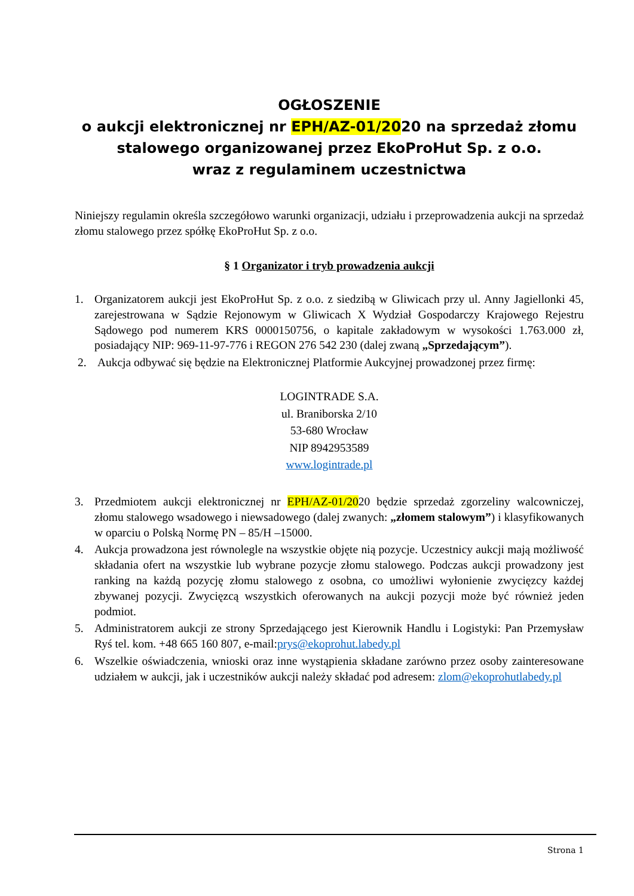OGŁOSZENIE
o aukcji elektronicznej nr EPH/AZ-01/2020 na sprzedaż złomu stalowego organizowanej przez EkoProHut Sp. z o.o.
wraz z regulaminem uczestnictwa
Niniejszy regulamin określa szczegółowo warunki organizacji, udziału i przeprowadzenia aukcji na sprzedaż złomu stalowego przez spółkę EkoProHut Sp. z o.o.
§ 1 Organizator i tryb prowadzenia aukcji
1. Organizatorem aukcji jest EkoProHut Sp. z o.o. z siedzibą w Gliwicach przy ul. Anny Jagiellonki 45, zarejestrowana w Sądzie Rejonowym w Gliwicach X Wydział Gospodarczy Krajowego Rejestru Sądowego pod numerem KRS 0000150756, o kapitale zakładowym w wysokości 1.763.000 zł, posiadający NIP: 969-11-97-776 i REGON 276 542 230 (dalej zwaną „Sprzedającym”).
2. Aukcja odbywać się będzie na Elektronicznej Platformie Aukcyjnej prowadzonej przez firmę:
LOGINTRADE S.A.
ul. Braniborska 2/10
53-680 Wrocław
NIP 8942953589
www.logintrade.pl
3. Przedmiotem aukcji elektronicznej nr EPH/AZ-01/2020 będzie sprzedaż zgorzeliny walcowniczej, złomu stalowego wsadowego i niewsadowego (dalej zwanych: „złomem stalowym”) i klasyfikowanych w oparciu o Polską Normę PN – 85/H –15000.
4. Aukcja prowadzona jest równolegle na wszystkie objęte nią pozycje. Uczestnicy aukcji mają możliwość składania ofert na wszystkie lub wybrane pozycje złomu stalowego. Podczas aukcji prowadzony jest ranking na każdą pozycję złomu stalowego z osobna, co umożliwi wyłonienie zwycięzcy każdej zbywanej pozycji. Zwycięzcą wszystkich oferowanych na aukcji pozycji może być również jeden podmiot.
5. Administratorem aukcji ze strony Sprzedającego jest Kierownik Handlu i Logistyki: Pan Przemysław Ryś tel. kom. +48 665 160 807, e-mail:prys@ekoprohut.labedy.pl
6. Wszelkie oświadczenia, wnioski oraz inne wystąpienia składane zarówno przez osoby zainteresowane udziałem w aukcji, jak i uczestników aukcji należy składać pod adresem: zlom@ekoprohutlabedy.pl
Strona 1